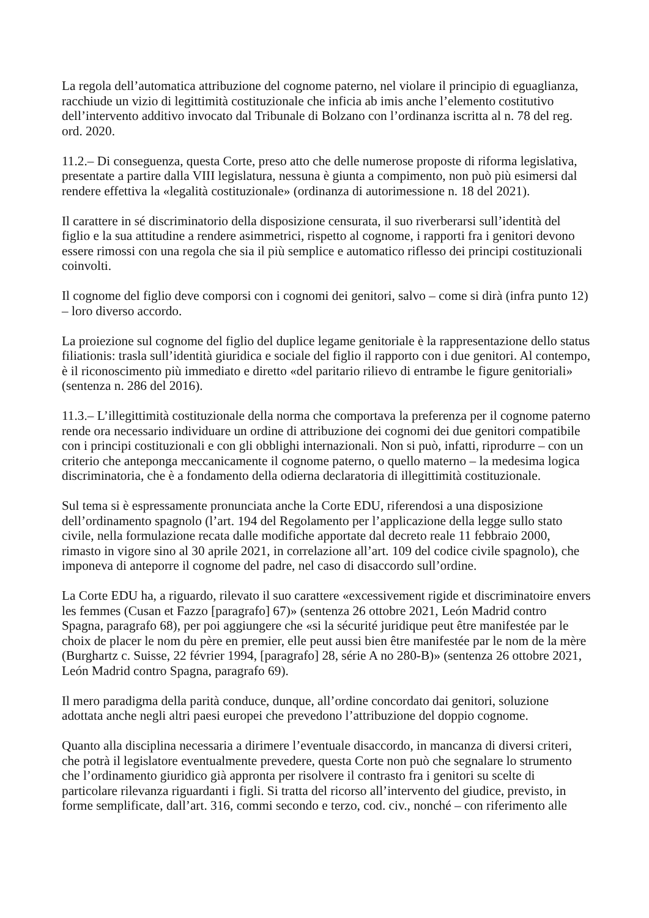La regola dell’automatica attribuzione del cognome paterno, nel violare il principio di eguaglianza, racchiude un vizio di legittimità costituzionale che inficia ab imis anche l’elemento costitutivo dell’intervento additivo invocato dal Tribunale di Bolzano con l’ordinanza iscritta al n. 78 del reg. ord. 2020.
11.2.– Di conseguenza, questa Corte, preso atto che delle numerose proposte di riforma legislativa, presentate a partire dalla VIII legislatura, nessuna è giunta a compimento, non può più esimersi dal rendere effettiva la «legalità costituzionale» (ordinanza di autorimessione n. 18 del 2021).
Il carattere in sé discriminatorio della disposizione censurata, il suo riverberarsi sull’identità del figlio e la sua attitudine a rendere asimmetrici, rispetto al cognome, i rapporti fra i genitori devono essere rimossi con una regola che sia il più semplice e automatico riflesso dei principi costituzionali coinvolti.
Il cognome del figlio deve comporsi con i cognomi dei genitori, salvo – come si dirà (infra punto 12) – loro diverso accordo.
La proiezione sul cognome del figlio del duplice legame genitoriale è la rappresentazione dello status filiationis: trasla sull’identità giuridica e sociale del figlio il rapporto con i due genitori. Al contempo, è il riconoscimento più immediato e diretto «del paritario rilievo di entrambe le figure genitoriali» (sentenza n. 286 del 2016).
11.3.– L’illegittimità costituzionale della norma che comportava la preferenza per il cognome paterno rende ora necessario individuare un ordine di attribuzione dei cognomi dei due genitori compatibile con i principi costituzionali e con gli obblighi internazionali. Non si può, infatti, riprodurre – con un criterio che anteponga meccanicamente il cognome paterno, o quello materno – la medesima logica discriminatoria, che è a fondamento della odierna declaratoria di illegittimità costituzionale.
Sul tema si è espressamente pronunciata anche la Corte EDU, riferendosi a una disposizione dell’ordinamento spagnolo (l’art. 194 del Regolamento per l’applicazione della legge sullo stato civile, nella formulazione recata dalle modifiche apportate dal decreto reale 11 febbraio 2000, rimasto in vigore sino al 30 aprile 2021, in correlazione all’art. 109 del codice civile spagnolo), che imponeva di anteporre il cognome del padre, nel caso di disaccordo sull’ordine.
La Corte EDU ha, a riguardo, rilevato il suo carattere «excessivement rigide et discriminatoire envers les femmes (Cusan et Fazzo [paragrafo] 67)» (sentenza 26 ottobre 2021, León Madrid contro Spagna, paragrafo 68), per poi aggiungere che «si la sécurité juridique peut être manifestée par le choix de placer le nom du père en premier, elle peut aussi bien être manifestée par le nom de la mère (Burghartz c. Suisse, 22 février 1994, [paragrafo] 28, série A no 280-B)» (sentenza 26 ottobre 2021, León Madrid contro Spagna, paragrafo 69).
Il mero paradigma della parità conduce, dunque, all’ordine concordato dai genitori, soluzione adottata anche negli altri paesi europei che prevedono l’attribuzione del doppio cognome.
Quanto alla disciplina necessaria a dirimere l’eventuale disaccordo, in mancanza di diversi criteri, che potrà il legislatore eventualmente prevedere, questa Corte non può che segnalare lo strumento che l’ordinamento giuridico già appronta per risolvere il contrasto fra i genitori su scelte di particolare rilevanza riguardanti i figli. Si tratta del ricorso all’intervento del giudice, previsto, in forme semplificate, dall’art. 316, commi secondo e terzo, cod. civ., nonché – con riferimento alle